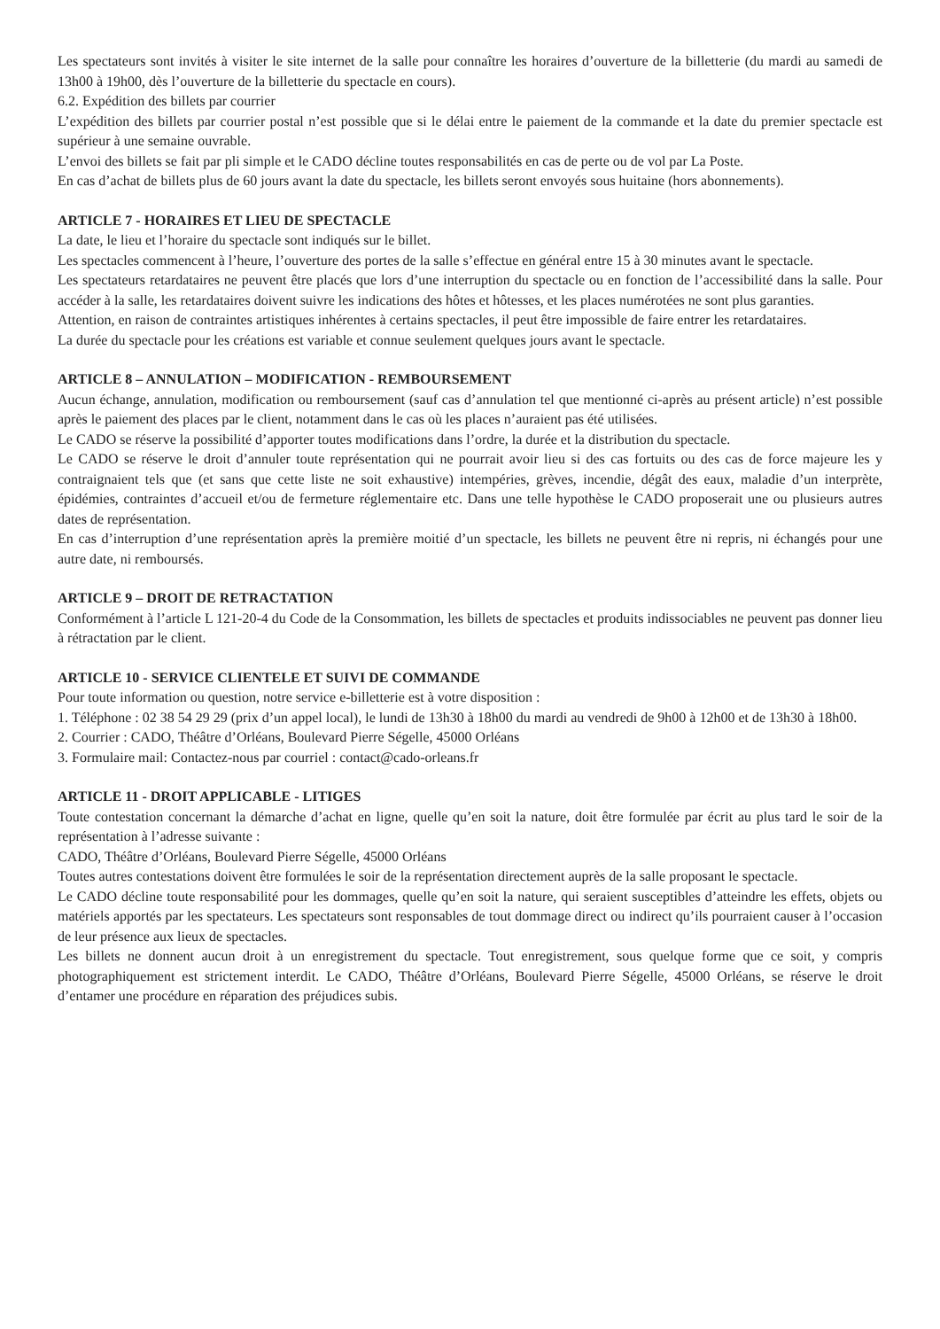Les spectateurs sont invités à visiter le site internet de la salle pour connaître les horaires d’ouverture de la billetterie (du mardi au samedi de 13h00 à 19h00, dès l’ouverture de la billetterie du spectacle en cours).
6.2. Expédition des billets par courrier
L’expédition des billets par courrier postal n’est possible que si le délai entre le paiement de la commande et la date du premier spectacle est supérieur à une semaine ouvrable.
L’envoi des billets se fait par pli simple et le CADO décline toutes responsabilités en cas de perte ou de vol par La Poste.
En cas d’achat de billets plus de 60 jours avant la date du spectacle, les billets seront envoyés sous huitaine (hors abonnements).
ARTICLE 7 - HORAIRES ET LIEU DE SPECTACLE
La date, le lieu et l’horaire du spectacle sont indiqués sur le billet.
Les spectacles commencent à l’heure, l’ouverture des portes de la salle s’effectue en général entre 15 à 30 minutes avant le spectacle.
Les spectateurs retardataires ne peuvent être placés que lors d’une interruption du spectacle ou en fonction de l’accessibilité dans la salle. Pour accéder à la salle, les retardataires doivent suivre les indications des hôtes et hôtesses, et les places numérotées ne sont plus garanties.
Attention, en raison de contraintes artistiques inhérentes à certains spectacles, il peut être impossible de faire entrer les retardataires.
La durée du spectacle pour les créations est variable et connue seulement quelques jours avant le spectacle.
ARTICLE 8 – ANNULATION – MODIFICATION - REMBOURSEMENT
Aucun échange, annulation, modification ou remboursement (sauf cas d’annulation tel que mentionné ci-après au présent article) n’est possible après le paiement des places par le client, notamment dans le cas où les places n’auraient pas été utilisées.
Le CADO se réserve la possibilité d’apporter toutes modifications dans l’ordre, la durée et la distribution du spectacle.
Le CADO se réserve le droit d’annuler toute représentation qui ne pourrait avoir lieu si des cas fortuits ou des cas de force majeure les y contraignaient tels que (et sans que cette liste ne soit exhaustive) intempéries, grèves, incendie, dégât des eaux, maladie d’un interprète, épidémies, contraintes d’accueil et/ou de fermeture réglementaire etc. Dans une telle hypothèse le CADO proposerait une ou plusieurs autres dates de représentation.
En cas d’interruption d’une représentation après la première moitié d’un spectacle, les billets ne peuvent être ni repris, ni échangés pour une autre date, ni remboursés.
ARTICLE 9 – DROIT DE RETRACTATION
Conformément à l’article L 121-20-4 du Code de la Consommation, les billets de spectacles et produits indissociables ne peuvent pas donner lieu à rétractation par le client.
ARTICLE 10 - SERVICE CLIENTELE ET SUIVI DE COMMANDE
Pour toute information ou question, notre service e-billetterie est à votre disposition :
1. Téléphone : 02 38 54 29 29 (prix d’un appel local), le lundi de 13h30 à 18h00 du mardi au vendredi de 9h00 à 12h00 et de 13h30 à 18h00.
2. Courrier : CADO, Théâtre d’Orléans, Boulevard Pierre Ségelle, 45000 Orléans
3. Formulaire mail: Contactez-nous par courriel : contact@cado-orleans.fr
ARTICLE 11 - DROIT APPLICABLE - LITIGES
Toute contestation concernant la démarche d’achat en ligne, quelle qu’en soit la nature, doit être formulée par écrit au plus tard le soir de la représentation à l’adresse suivante :
CADO, Théâtre d’Orléans, Boulevard Pierre Ségelle, 45000 Orléans
Toutes autres contestations doivent être formulées le soir de la représentation directement auprès de la salle proposant le spectacle.
Le CADO décline toute responsabilité pour les dommages, quelle qu’en soit la nature, qui seraient susceptibles d’atteindre les effets, objets ou matériels apportés par les spectateurs. Les spectateurs sont responsables de tout dommage direct ou indirect qu’ils pourraient causer à l’occasion de leur présence aux lieux de spectacles.
Les billets ne donnent aucun droit à un enregistrement du spectacle. Tout enregistrement, sous quelque forme que ce soit, y compris photographiquement est strictement interdit. Le CADO, Théâtre d’Orléans, Boulevard Pierre Ségelle, 45000 Orléans, se réserve le droit d’entamer une procédure en réparation des préjudices subis.